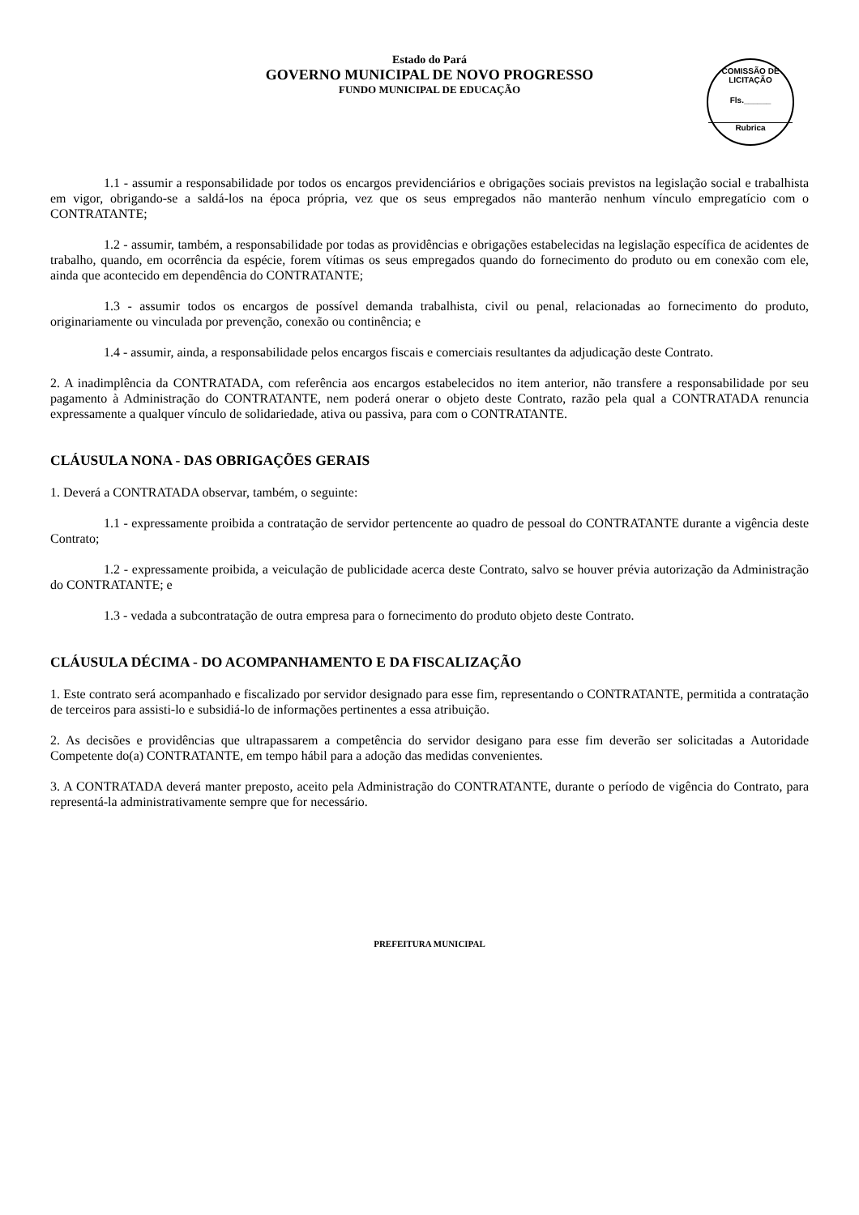Estado do Pará
GOVERNO MUNICIPAL DE NOVO PROGRESSO
FUNDO MUNICIPAL DE EDUCAÇÃO
COMISSÃO DE LICITAÇÃO
Fls.______
Rubrica
1.1 - assumir a responsabilidade por todos os encargos previdenciários e obrigações sociais previstos na legislação social e trabalhista em vigor, obrigando-se a saldá-los na época própria, vez que os seus empregados não manterão nenhum vínculo empregatício com o CONTRATANTE;
1.2 - assumir, também, a responsabilidade por todas as providências e obrigações estabelecidas na legislação específica de acidentes de trabalho, quando, em ocorrência da espécie, forem vítimas os seus empregados quando do fornecimento do produto ou em conexão com ele, ainda que acontecido em dependência do CONTRATANTE;
1.3 - assumir todos os encargos de possível demanda trabalhista, civil ou penal, relacionadas ao fornecimento do produto, originariamente ou vinculada por prevenção, conexão ou continência; e
1.4 - assumir, ainda, a responsabilidade pelos encargos fiscais e comerciais resultantes da adjudicação deste Contrato.
2. A inadimplência da CONTRATADA, com referência aos encargos estabelecidos no item anterior, não transfere a responsabilidade por seu pagamento à Administração do CONTRATANTE, nem poderá onerar o objeto deste Contrato, razão pela qual a CONTRATADA renuncia expressamente a qualquer vínculo de solidariedade, ativa ou passiva, para com o CONTRATANTE.
CLÁUSULA NONA - DAS OBRIGAÇÕES GERAIS
1. Deverá a CONTRATADA observar, também, o seguinte:
1.1 - expressamente proibida a contratação de servidor pertencente ao quadro de pessoal do CONTRATANTE durante a vigência deste Contrato;
1.2 - expressamente proibida, a veiculação de publicidade acerca deste Contrato, salvo se houver prévia autorização da Administração do CONTRATANTE; e
1.3 - vedada a subcontratação de outra empresa para o fornecimento do produto objeto deste Contrato.
CLÁUSULA DÉCIMA - DO ACOMPANHAMENTO E DA FISCALIZAÇÃO
1. Este contrato será acompanhado e fiscalizado por servidor designado para esse fim, representando o CONTRATANTE, permitida a contratação de terceiros para assisti-lo e subsidiá-lo de informações pertinentes a essa atribuição.
2. As decisões e providências que ultrapassarem a competência do servidor desigano para esse fim deverão ser solicitadas a Autoridade Competente do(a) CONTRATANTE, em tempo hábil para a adoção das medidas convenientes.
3. A CONTRATADA deverá manter preposto, aceito pela Administração do CONTRATANTE, durante o período de vigência do Contrato, para representá-la administrativamente sempre que for necessário.
PREFEITURA MUNICIPAL